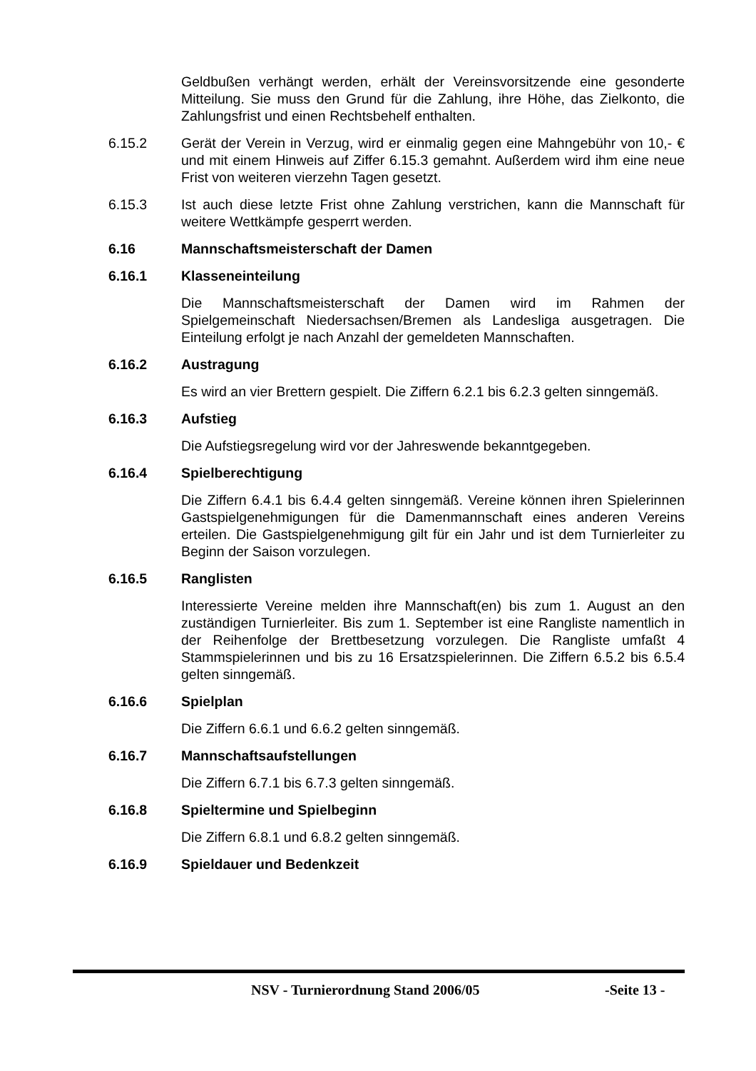Geldbußen verhängt werden, erhält der Vereinsvorsitzende eine gesonderte Mitteilung. Sie muss den Grund für die Zahlung, ihre Höhe, das Zielkonto, die Zahlungsfrist und einen Rechtsbehelf enthalten.
6.15.2 Gerät der Verein in Verzug, wird er einmalig gegen eine Mahngebühr von 10,- € und mit einem Hinweis auf Ziffer 6.15.3 gemahnt. Außerdem wird ihm eine neue Frist von weiteren vierzehn Tagen gesetzt.
6.15.3 Ist auch diese letzte Frist ohne Zahlung verstrichen, kann die Mannschaft für weitere Wettkämpfe gesperrt werden.
6.16 Mannschaftsmeisterschaft der Damen
6.16.1 Klasseneinteilung
Die Mannschaftsmeisterschaft der Damen wird im Rahmen der Spielgemeinschaft Niedersachsen/Bremen als Landesliga ausgetragen. Die Einteilung erfolgt je nach Anzahl der gemeldeten Mannschaften.
6.16.2 Austragung
Es wird an vier Brettern gespielt. Die Ziffern 6.2.1 bis 6.2.3 gelten sinngemäß.
6.16.3 Aufstieg
Die Aufstiegsregelung wird vor der Jahreswende bekanntgegeben.
6.16.4 Spielberechtigung
Die Ziffern 6.4.1 bis 6.4.4 gelten sinngemäß. Vereine können ihren Spielerinnen Gastspielgenehmigungen für die Damenmannschaft eines anderen Vereins erteilen. Die Gastspielgenehmigung gilt für ein Jahr und ist dem Turnierleiter zu Beginn der Saison vorzulegen.
6.16.5 Ranglisten
Interessierte Vereine melden ihre Mannschaft(en) bis zum 1. August an den zuständigen Turnierleiter. Bis zum 1. September ist eine Rangliste namentlich in der Reihenfolge der Brettbesetzung vorzulegen. Die Rangliste umfaßt 4 Stammspielerinnen und bis zu 16 Ersatzspielerinnen. Die Ziffern 6.5.2 bis 6.5.4 gelten sinngemäß.
6.16.6 Spielplan
Die Ziffern 6.6.1 und 6.6.2 gelten sinngemäß.
6.16.7 Mannschaftsaufstellungen
Die Ziffern 6.7.1 bis 6.7.3 gelten sinngemäß.
6.16.8 Spieltermine und Spielbeginn
Die Ziffern 6.8.1 und 6.8.2 gelten sinngemäß.
6.16.9 Spieldauer und Bedenkzeit
NSV - Turnierordnung Stand 2006/05
-Seite 13 -